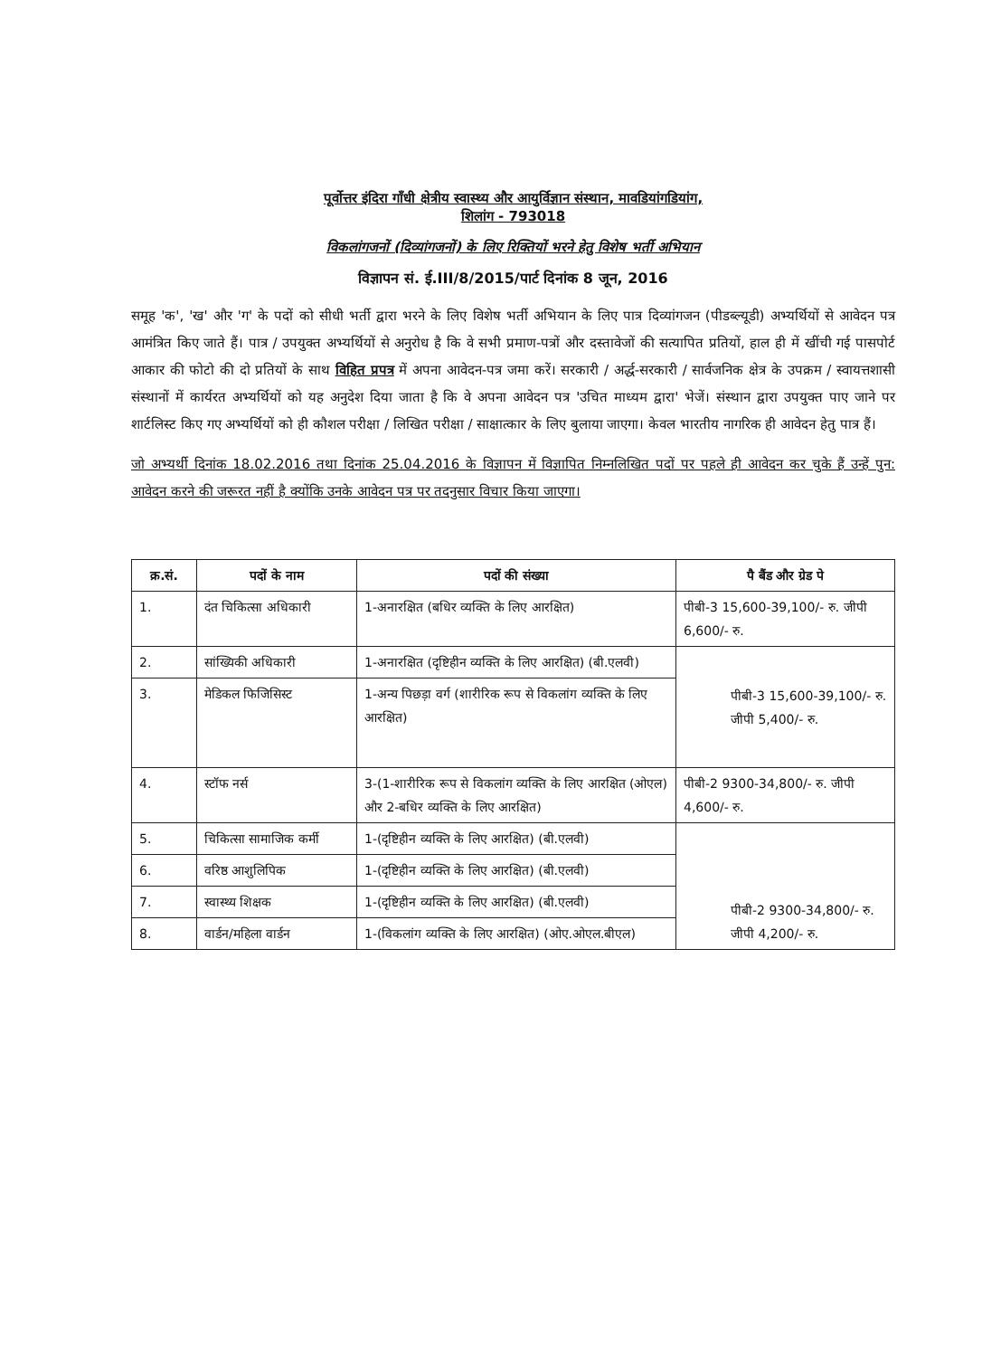पूर्वोत्तर इंदिरा गाँधी क्षेत्रीय स्वास्थ्य और आयुर्विज्ञान संस्थान, मावडियांगडियांग,
शिलांग - 793018
विकलांगजनों (दिव्यांगजनों) के लिए रिक्तियों भरने हेतु विशेष भर्ती अभियान
विज्ञापन सं. ई.III/8/2015/पार्ट दिनांक 8 जून, 2016
समूह 'क', 'ख' और 'ग' के पदों को सीधी भर्ती द्वारा भरने के लिए विशेष भर्ती अभियान के लिए पात्र दिव्यांगजन (पीडब्ल्यूडी) अभ्यर्थियों से आवेदन पत्र आमंत्रित किए जाते हैं। पात्र / उपयुक्त अभ्यर्थियों से अनुरोध है कि वे सभी प्रमाण-पत्रों और दस्तावेजों की सत्यापित प्रतियों, हाल ही में खींची गई पासपोर्ट आकार की फोटो की दो प्रतियों के साथ विहित प्रपत्र में अपना आवेदन-पत्र जमा करें। सरकारी / अर्द्ध-सरकारी / सार्वजनिक क्षेत्र के उपक्रम / स्वायत्तशासी संस्थानों में कार्यरत अभ्यर्थियों को यह अनुदेश दिया जाता है कि वे अपना आवेदन पत्र 'उचित माध्यम द्वारा' भेजें। संस्थान द्वारा उपयुक्त पाए जाने पर शार्टलिस्ट किए गए अभ्यर्थियों को ही कौशल परीक्षा / लिखित परीक्षा / साक्षात्कार के लिए बुलाया जाएगा। केवल भारतीय नागरिक ही आवेदन हेतु पात्र हैं।
जो अभ्यर्थी दिनांक 18.02.2016 तथा दिनांक 25.04.2016 के विज्ञापन में विज्ञापित निम्नलिखित पदों पर पहले ही आवेदन कर चुके हैं उन्हें पुन: आवेदन करने की जरूरत नहीं है क्योंकि उनके आवेदन पत्र पर तदनुसार विचार किया जाएगा।
| क्र.सं. | पदों के नाम | पदों की संख्या | पै बैंड और ग्रेड पे |
| --- | --- | --- | --- |
| 1. | दंत चिकित्सा अधिकारी | 1-अनारक्षित (बधिर व्यक्ति के लिए आरक्षित) | पीबी-3 15,600-39,100/- रु. जीपी 6,600/- रु. |
| 2. | सांख्यिकी अधिकारी | 1-अनारक्षित (दृष्टिहीन व्यक्ति के लिए आरक्षित) (बी.एलवी) | पीबी-3 15,600-39,100/- रु. जीपी 5,400/- रु. |
| 3. | मेडिकल फिजिसिस्ट | 1-अन्य पिछड़ा वर्ग (शारीरिक रूप से विकलांग व्यक्ति के लिए आरक्षित) | |
| 4. | स्टॉफ नर्स | 3-(1-शारीरिक रूप से विकलांग व्यक्ति के लिए आरक्षित (ओएल) और 2-बधिर व्यक्ति के लिए आरक्षित) | पीबी-2 9300-34,800/- रु. जीपी 4,600/- रु. |
| 5. | चिकित्सा सामाजिक कर्मी | 1-(दृष्टिहीन व्यक्ति के लिए आरक्षित) (बी.एलवी) | पीबी-2 9300-34,800/- रु. जीपी 4,200/- रु. |
| 6. | वरिष्ठ आशुलिपिक | 1-(दृष्टिहीन व्यक्ति के लिए आरक्षित) (बी.एलवी) | |
| 7. | स्वास्थ्य शिक्षक | 1-(दृष्टिहीन व्यक्ति के लिए आरक्षित) (बी.एलवी) | |
| 8. | वार्डन/महिला वार्डन | 1-(विकलांग व्यक्ति के लिए आरक्षित) (ओए.ओएल.बीएल) | |